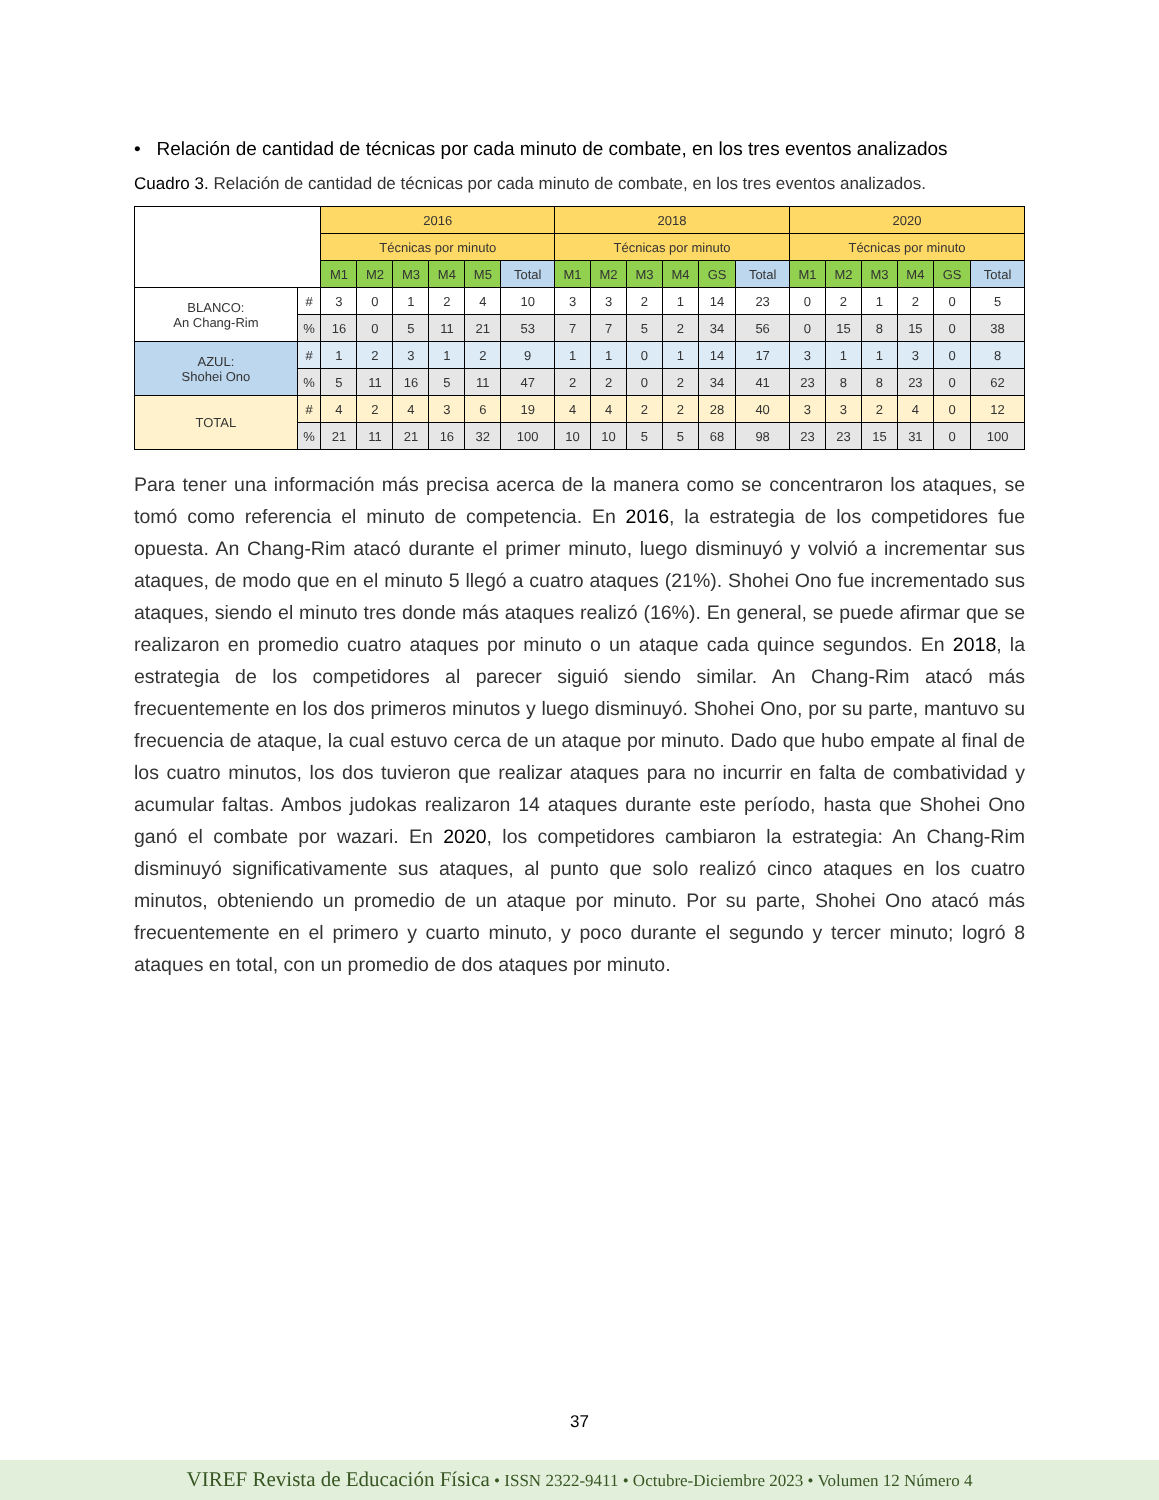• Relación de cantidad de técnicas por cada minuto de combate, en los tres eventos analizados
Cuadro 3. Relación de cantidad de técnicas por cada minuto de combate, en los tres eventos analizados.
| | | 2016 | | | | | | 2018 | | | | | | 2020 | | | | | |
| --- | --- | --- | --- | --- | --- | --- | --- | --- | --- | --- | --- | --- | --- | --- | --- | --- | --- | --- | --- |
| | | Técnicas por minuto | | | | | | Técnicas por minuto | | | | | | Técnicas por minuto | | | | | |
| | | M1 | M2 | M3 | M4 | M5 | Total | M1 | M2 | M3 | M4 | GS | Total | M1 | M2 | M3 | M4 | GS | Total |
| BLANCO: An Chang-Rim | # | 3 | 0 | 1 | 2 | 4 | 10 | 3 | 3 | 2 | 1 | 14 | 23 | 0 | 2 | 1 | 2 | 0 | 5 |
| | % | 16 | 0 | 5 | 11 | 21 | 53 | 7 | 7 | 5 | 2 | 34 | 56 | 0 | 15 | 8 | 15 | 0 | 38 |
| AZUL: Shohei Ono | # | 1 | 2 | 3 | 1 | 2 | 9 | 1 | 1 | 0 | 1 | 14 | 17 | 3 | 1 | 1 | 3 | 0 | 8 |
| | % | 5 | 11 | 16 | 5 | 11 | 47 | 2 | 2 | 0 | 2 | 34 | 41 | 23 | 8 | 8 | 23 | 0 | 62 |
| TOTAL | # | 4 | 2 | 4 | 3 | 6 | 19 | 4 | 4 | 2 | 2 | 28 | 40 | 3 | 3 | 2 | 4 | 0 | 12 |
| | % | 21 | 11 | 21 | 16 | 32 | 100 | 10 | 10 | 5 | 5 | 68 | 98 | 23 | 23 | 15 | 31 | 0 | 100 |
Para tener una información más precisa acerca de la manera como se concentraron los ataques, se tomó como referencia el minuto de competencia. En 2016, la estrategia de los competidores fue opuesta. An Chang-Rim atacó durante el primer minuto, luego disminuyó y volvió a incrementar sus ataques, de modo que en el minuto 5 llegó a cuatro ataques (21%). Shohei Ono fue incrementado sus ataques, siendo el minuto tres donde más ataques realizó (16%). En general, se puede afirmar que se realizaron en promedio cuatro ataques por minuto o un ataque cada quince segundos. En 2018, la estrategia de los competidores al parecer siguió siendo similar. An Chang-Rim atacó más frecuentemente en los dos primeros minutos y luego disminuyó. Shohei Ono, por su parte, mantuvo su frecuencia de ataque, la cual estuvo cerca de un ataque por minuto. Dado que hubo empate al final de los cuatro minutos, los dos tuvieron que realizar ataques para no incurrir en falta de combatividad y acumular faltas. Ambos judokas realizaron 14 ataques durante este período, hasta que Shohei Ono ganó el combate por wazari. En 2020, los competidores cambiaron la estrategia: An Chang-Rim disminuyó significativamente sus ataques, al punto que solo realizó cinco ataques en los cuatro minutos, obteniendo un promedio de un ataque por minuto. Por su parte, Shohei Ono atacó más frecuentemente en el primero y cuarto minuto, y poco durante el segundo y tercer minuto; logró 8 ataques en total, con un promedio de dos ataques por minuto.
37
VIREF Revista de Educación Física • ISSN 2322-9411 • Octubre-Diciembre 2023 • Volumen 12 Número 4